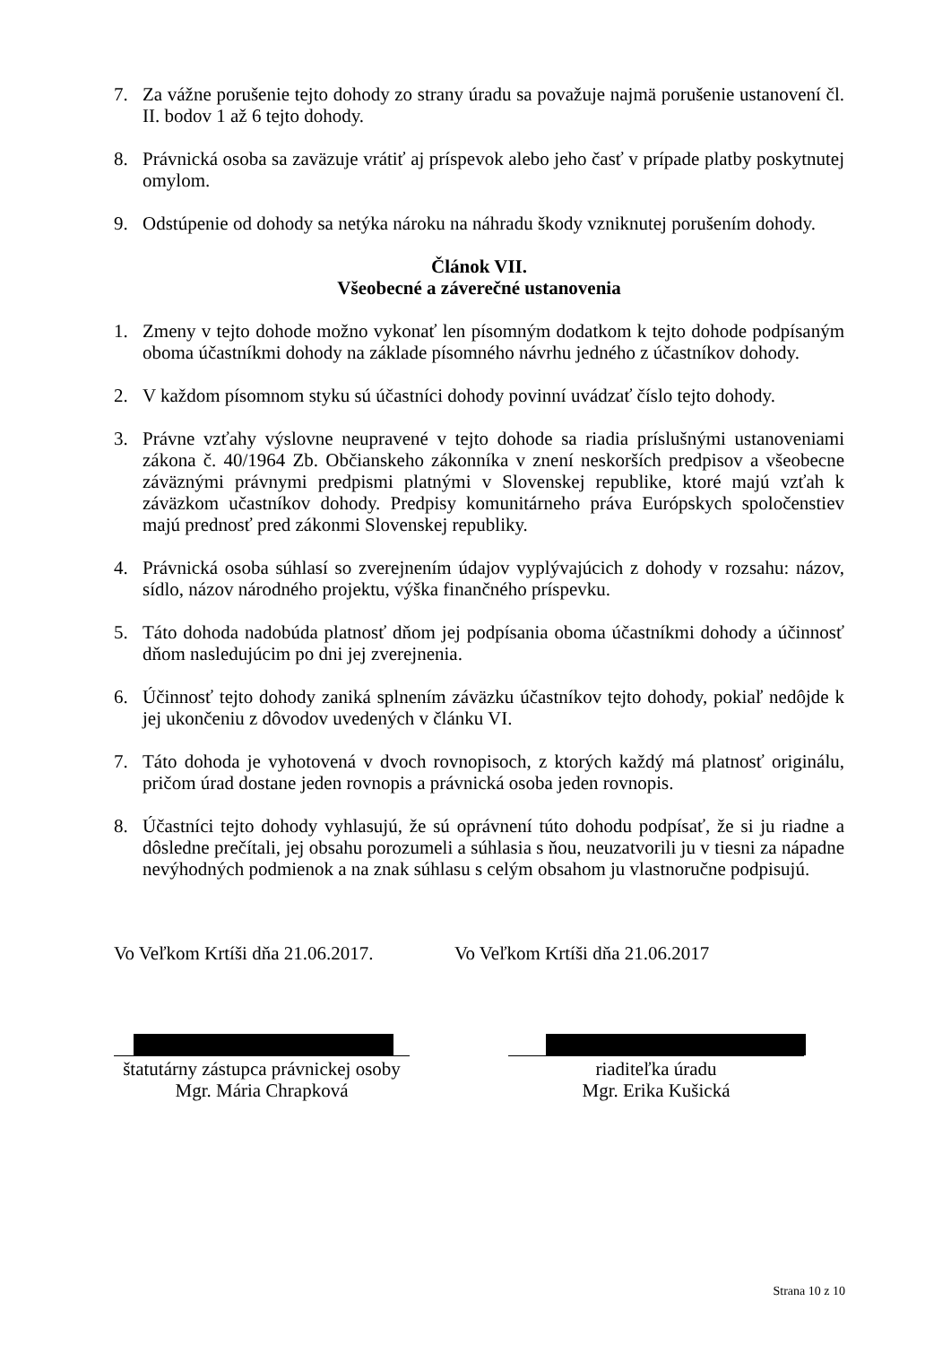7. Za vážne porušenie tejto dohody zo strany úradu sa považuje najmä porušenie ustanovení čl. II. bodov 1 až 6 tejto dohody.
8. Právnická osoba sa zaväzuje vrátiť aj príspevok alebo jeho časť v prípade platby poskytnutej omylom.
9. Odstúpenie od dohody sa netýka nároku na náhradu škody vzniknutej porušením dohody.
Článok VII.
Všeobecné a záverečné ustanovenia
1. Zmeny v tejto dohode možno vykonať len písomným dodatkom k tejto dohode podpísaným oboma účastníkmi dohody na základe písomného návrhu jedného z účastníkov dohody.
2. V každom písomnom styku sú účastníci dohody povinní uvádzať číslo tejto dohody.
3. Právne vzťahy výslovne neupravené v tejto dohode sa riadia príslušnými ustanoveniami zákona č. 40/1964 Zb. Občianskeho zákonníka v znení neskorších predpisov a všeobecne záväznými právnymi predpismi platnými v Slovenskej republike, ktoré majú vzťah k záväzkom učastníkov dohody. Predpisy komunitárneho práva Európskych spoločenstiev majú prednosť pred zákonmi Slovenskej republiky.
4. Právnická osoba súhlasí so zverejnením údajov vyplývajúcich z dohody v rozsahu: názov, sídlo, názov národného projektu, výška finančného príspevku.
5. Táto dohoda nadobúda platnosť dňom jej podpísania oboma účastníkmi dohody a účinnosť dňom nasledujúcim po dni jej zverejnenia.
6. Účinnosť tejto dohody zaniká splnením záväzku účastníkov tejto dohody, pokiaľ nedôjde k jej ukončeniu z dôvodov uvedených v článku VI.
7. Táto dohoda je vyhotovená v dvoch rovnopisoch, z ktorých každý má platnosť originálu, pričom úrad dostane jeden rovnopis a právnická osoba jeden rovnopis.
8. Účastníci tejto dohody vyhlasujú, že sú oprávnení túto dohodu podpísať, že si ju riadne a dôsledne prečítali, jej obsahu porozumeli a súhlasia s ňou, neuzatvorili ju v tiesni za nápadne nevýhodných podmienok a na znak súhlasu s celým obsahom ju vlastnoručne podpisujú.
Vo Veľkom Krtíši dňa 21.06.2017. Vo Veľkom Krtíši dňa 21.06.2017
štatutárny zástupca právnickej osoby
Mgr. Mária Chrapková
riaditeľka úradu
Mgr. Erika Kušická
Strana 10 z 10